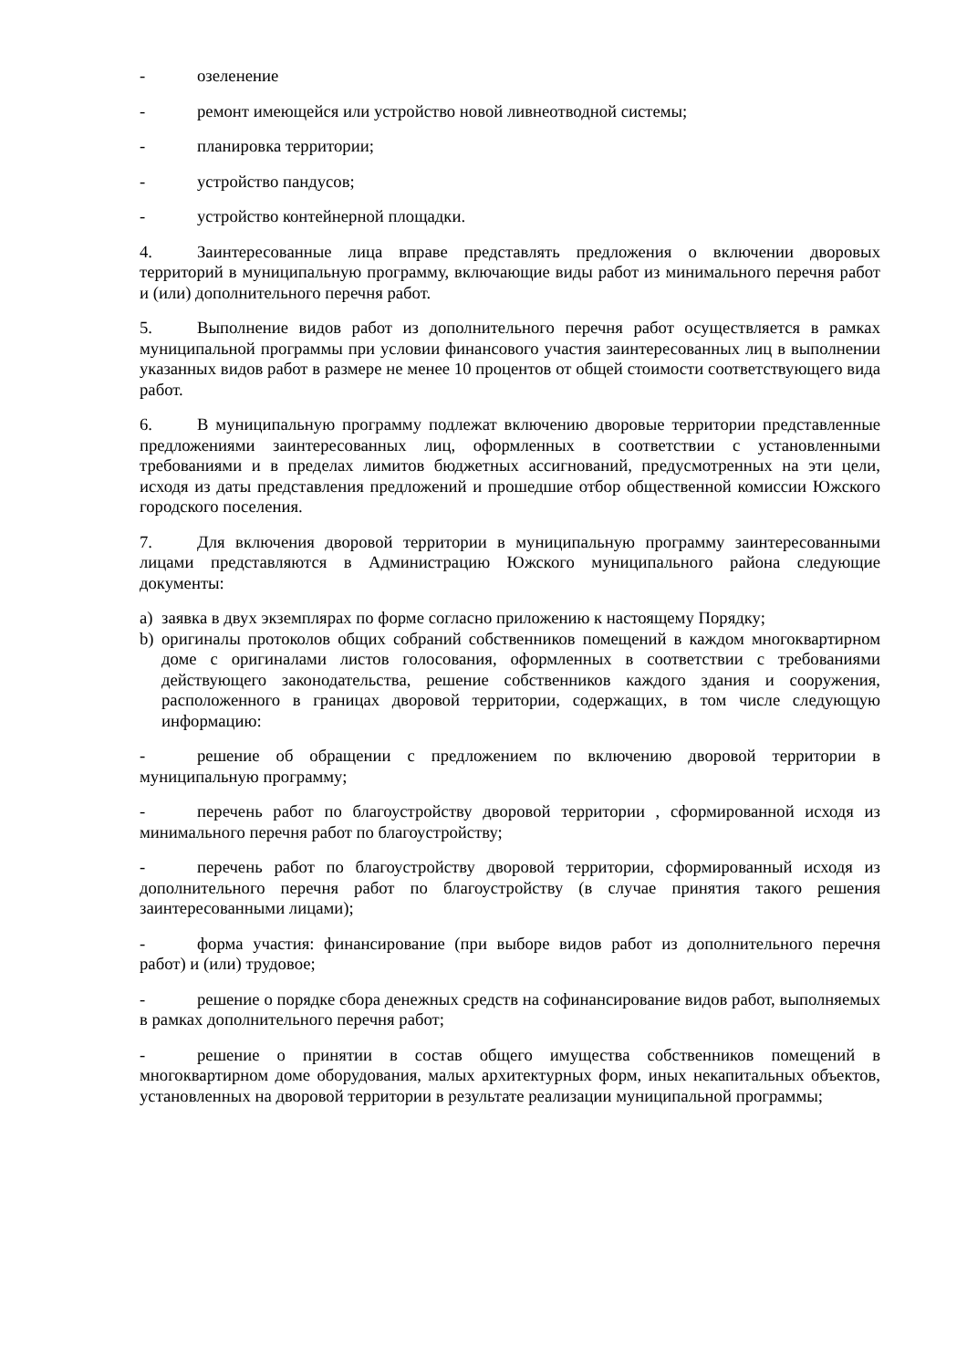- озеленение
- ремонт имеющейся или устройство новой ливнеотводной системы;
- планировка территории;
- устройство пандусов;
- устройство контейнерной площадки.
4. Заинтересованные лица вправе представлять предложения о включении дворовых территорий в муниципальную программу, включающие виды работ из минимального перечня работ и (или) дополнительного перечня работ.
5. Выполнение видов работ из дополнительного перечня работ осуществляется в рамках муниципальной программы при условии финансового участия заинтересованных лиц в выполнении указанных видов работ в размере не менее 10 процентов от общей стоимости соответствующего вида работ.
6. В муниципальную программу подлежат включению дворовые территории представленные предложениями заинтересованных лиц, оформленных в соответствии с установленными требованиями и в пределах лимитов бюджетных ассигнований, предусмотренных на эти цели, исходя из даты представления предложений и прошедшие отбор общественной комиссии Южского городского поселения.
7. Для включения дворовой территории в муниципальную программу заинтересованными лицами представляются в Администрацию Южского муниципального района следующие документы:
a) заявка в двух экземплярах по форме согласно приложению к настоящему Порядку;
b) оригиналы протоколов общих собраний собственников помещений в каждом многоквартирном доме с оригиналами листов голосования, оформленных в соответствии с требованиями действующего законодательства, решение собственников каждого здания и сооружения, расположенного в границах дворовой территории, содержащих, в том числе следующую информацию:
- решение об обращении с предложением по включению дворовой территории в муниципальную программу;
- перечень работ по благоустройству дворовой территории , сформированной исходя из минимального перечня работ по благоустройству;
- перечень работ по благоустройству дворовой территории, сформированный исходя из дополнительного перечня работ по благоустройству (в случае принятия такого решения заинтересованными лицами);
- форма участия: финансирование (при выборе видов работ из дополнительного перечня работ) и (или) трудовое;
- решение о порядке сбора денежных средств на софинансирование видов работ, выполняемых в рамках дополнительного перечня работ;
- решение о принятии в состав общего имущества собственников помещений в многоквартирном доме оборудования, малых архитектурных форм, иных некапитальных объектов, установленных на дворовой территории в результате реализации муниципальной программы;